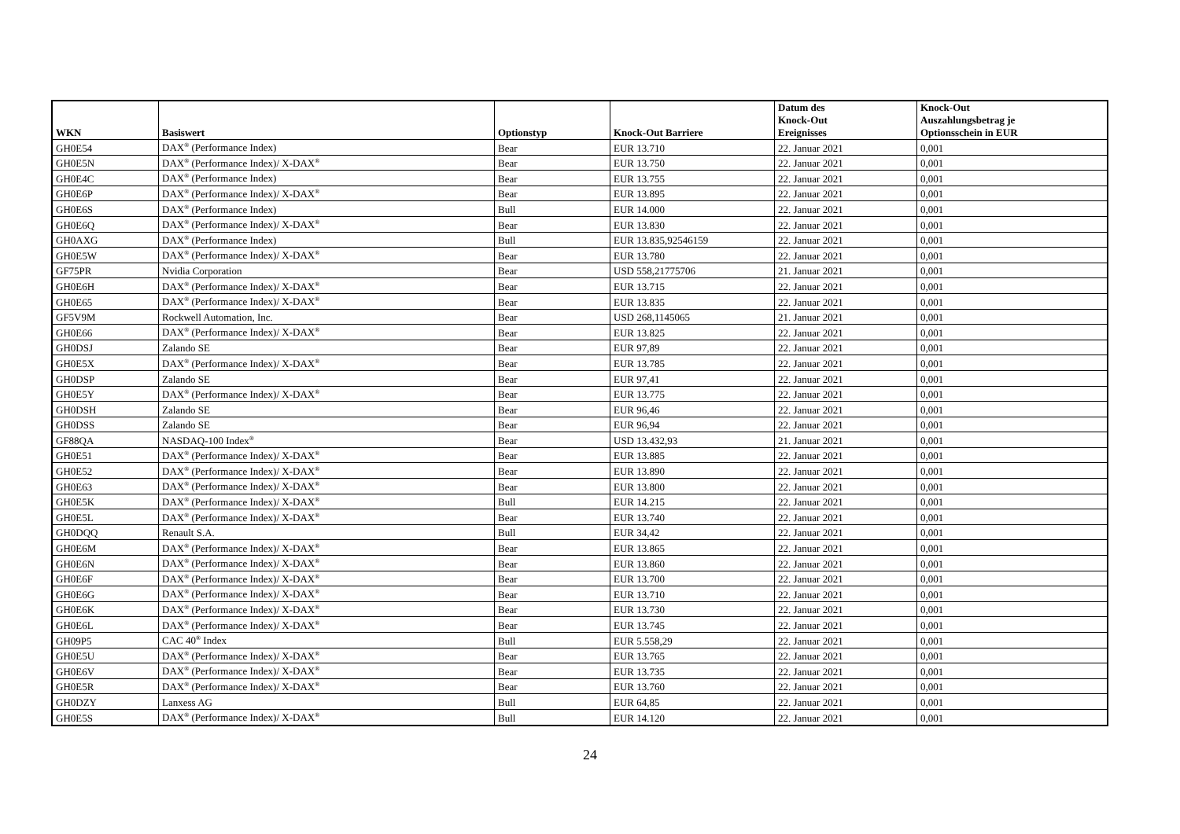| WKN | Basiswert | Optionstyp | Knock-Out Barriere | Datum des Knock-Out Ereignisses | Knock-Out Auszahlungsbetrag je Optionsschein in EUR |
| --- | --- | --- | --- | --- | --- |
| GH0E54 | DAX<sup>®</sup> (Performance Index) | Bear | EUR 13.710 | 22. Januar 2021 | 0,001 |
| GH0E5N | DAX<sup>®</sup> (Performance Index)/ X-DAX<sup>®</sup> | Bear | EUR 13.750 | 22. Januar 2021 | 0,001 |
| GH0E4C | DAX<sup>®</sup> (Performance Index) | Bear | EUR 13.755 | 22. Januar 2021 | 0,001 |
| GH0E6P | DAX<sup>®</sup> (Performance Index)/ X-DAX<sup>®</sup> | Bear | EUR 13.895 | 22. Januar 2021 | 0,001 |
| GH0E6S | DAX<sup>®</sup> (Performance Index) | Bull | EUR 14.000 | 22. Januar 2021 | 0,001 |
| GH0E6Q | DAX<sup>®</sup> (Performance Index)/ X-DAX<sup>®</sup> | Bear | EUR 13.830 | 22. Januar 2021 | 0,001 |
| GH0AXG | DAX<sup>®</sup> (Performance Index) | Bull | EUR 13.835,92546159 | 22. Januar 2021 | 0,001 |
| GH0E5W | DAX<sup>®</sup> (Performance Index)/ X-DAX<sup>®</sup> | Bear | EUR 13.780 | 22. Januar 2021 | 0,001 |
| GF75PR | Nvidia Corporation | Bear | USD 558,21775706 | 21. Januar 2021 | 0,001 |
| GH0E6H | DAX<sup>®</sup> (Performance Index)/ X-DAX<sup>®</sup> | Bear | EUR 13.715 | 22. Januar 2021 | 0,001 |
| GH0E65 | DAX<sup>®</sup> (Performance Index)/ X-DAX<sup>®</sup> | Bear | EUR 13.835 | 22. Januar 2021 | 0,001 |
| GF5V9M | Rockwell Automation, Inc. | Bear | USD 268,1145065 | 21. Januar 2021 | 0,001 |
| GH0E66 | DAX<sup>®</sup> (Performance Index)/ X-DAX<sup>®</sup> | Bear | EUR 13.825 | 22. Januar 2021 | 0,001 |
| GH0DSJ | Zalando SE | Bear | EUR 97,89 | 22. Januar 2021 | 0,001 |
| GH0E5X | DAX<sup>®</sup> (Performance Index)/ X-DAX<sup>®</sup> | Bear | EUR 13.785 | 22. Januar 2021 | 0,001 |
| GH0DSP | Zalando SE | Bear | EUR 97,41 | 22. Januar 2021 | 0,001 |
| GH0E5Y | DAX<sup>®</sup> (Performance Index)/ X-DAX<sup>®</sup> | Bear | EUR 13.775 | 22. Januar 2021 | 0,001 |
| GH0DSH | Zalando SE | Bear | EUR 96,46 | 22. Januar 2021 | 0,001 |
| GH0DSS | Zalando SE | Bear | EUR 96,94 | 22. Januar 2021 | 0,001 |
| GF88QA | NASDAQ-100 Index<sup>®</sup> | Bear | USD 13.432,93 | 21. Januar 2021 | 0,001 |
| GH0E51 | DAX<sup>®</sup> (Performance Index)/ X-DAX<sup>®</sup> | Bear | EUR 13.885 | 22. Januar 2021 | 0,001 |
| GH0E52 | DAX<sup>®</sup> (Performance Index)/ X-DAX<sup>®</sup> | Bear | EUR 13.890 | 22. Januar 2021 | 0,001 |
| GH0E63 | DAX<sup>®</sup> (Performance Index)/ X-DAX<sup>®</sup> | Bear | EUR 13.800 | 22. Januar 2021 | 0,001 |
| GH0E5K | DAX<sup>®</sup> (Performance Index)/ X-DAX<sup>®</sup> | Bull | EUR 14.215 | 22. Januar 2021 | 0,001 |
| GH0E5L | DAX<sup>®</sup> (Performance Index)/ X-DAX<sup>®</sup> | Bear | EUR 13.740 | 22. Januar 2021 | 0,001 |
| GH0DQQ | Renault S.A. | Bull | EUR 34,42 | 22. Januar 2021 | 0,001 |
| GH0E6M | DAX<sup>®</sup> (Performance Index)/ X-DAX<sup>®</sup> | Bear | EUR 13.865 | 22. Januar 2021 | 0,001 |
| GH0E6N | DAX<sup>®</sup> (Performance Index)/ X-DAX<sup>®</sup> | Bear | EUR 13.860 | 22. Januar 2021 | 0,001 |
| GH0E6F | DAX<sup>®</sup> (Performance Index)/ X-DAX<sup>®</sup> | Bear | EUR 13.700 | 22. Januar 2021 | 0,001 |
| GH0E6G | DAX<sup>®</sup> (Performance Index)/ X-DAX<sup>®</sup> | Bear | EUR 13.710 | 22. Januar 2021 | 0,001 |
| GH0E6K | DAX<sup>®</sup> (Performance Index)/ X-DAX<sup>®</sup> | Bear | EUR 13.730 | 22. Januar 2021 | 0,001 |
| GH0E6L | DAX<sup>®</sup> (Performance Index)/ X-DAX<sup>®</sup> | Bear | EUR 13.745 | 22. Januar 2021 | 0,001 |
| GH09P5 | CAC 40<sup>®</sup> Index | Bull | EUR 5.558,29 | 22. Januar 2021 | 0,001 |
| GH0E5U | DAX<sup>®</sup> (Performance Index)/ X-DAX<sup>®</sup> | Bear | EUR 13.765 | 22. Januar 2021 | 0,001 |
| GH0E6V | DAX<sup>®</sup> (Performance Index)/ X-DAX<sup>®</sup> | Bear | EUR 13.735 | 22. Januar 2021 | 0,001 |
| GH0E5R | DAX<sup>®</sup> (Performance Index)/ X-DAX<sup>®</sup> | Bear | EUR 13.760 | 22. Januar 2021 | 0,001 |
| GH0DZY | Lanxess AG | Bull | EUR 64,85 | 22. Januar 2021 | 0,001 |
| GH0E5S | DAX<sup>®</sup> (Performance Index)/ X-DAX<sup>®</sup> | Bull | EUR 14.120 | 22. Januar 2021 | 0,001 |
24